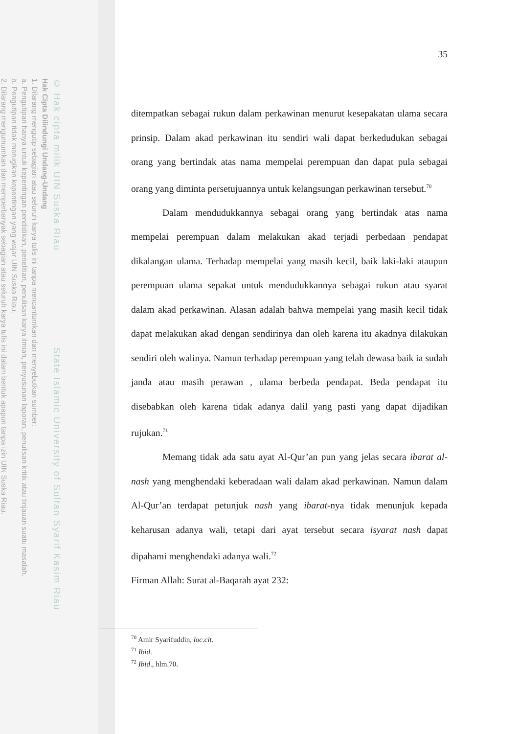© Hak cipta milik UIN Suska Riau State Islamic University of Sultan Syarif Kasim Riau
Hak Cipta Dilindungi Undang-Undang
1. Dilarang mengutip sebagian atau seluruh karya tulis ini tanpa mencantumkan dan menyebutkan sumber:
a. Pengutipan hanya untuk kepentingan pendidikan, penelitian, penulisan karya ilmiah, penyusunan laporan, penulisan kritik atau tinjauan suatu masalah.
b. Pengutipan tidak merugikan kepentingan yang wajar UIN Suska Riau.
2. Dilarang mengumumkan dan memperbanyak sebagian atau seluruh karya tulis ini dalam bentuk apapun tanpa izin UIN Suska Riau.
35
ditempatkan sebagai rukun dalam perkawinan menurut kesepakatan ulama secara prinsip. Dalam akad perkawinan itu sendiri wali dapat berkedudukan sebagai orang yang bertindak atas nama mempelai perempuan dan dapat pula sebagai orang yang diminta persetujuannya untuk kelangsungan perkawinan tersebut.<sup>70</sup>
Dalam mendudukkannya sebagai orang yang bertindak atas nama mempelai perempuan dalam melakukan akad terjadi perbedaan pendapat dikalangan ulama. Terhadap mempelai yang masih kecil, baik laki-laki ataupun perempuan ulama sepakat untuk mendudukkannya sebagai rukun atau syarat dalam akad perkawinan. Alasan adalah bahwa mempelai yang masih kecil tidak dapat melakukan akad dengan sendirinya dan oleh karena itu akadnya dilakukan sendiri oleh walinya. Namun terhadap perempuan yang telah dewasa baik ia sudah janda atau masih perawan , ulama berbeda pendapat. Beda pendapat itu disebabkan oleh karena tidak adanya dalil yang pasti yang dapat dijadikan rujukan.<sup>71</sup>
Memang tidak ada satu ayat Al-Qur’an pun yang jelas secara ibarat al-nash yang menghendaki keberadaan wali dalam akad perkawinan. Namun dalam Al-Qur’an terdapat petunjuk nash yang ibarat-nya tidak menunjuk kepada keharusan adanya wali, tetapi dari ayat tersebut secara isyarat nash dapat dipahami menghendaki adanya wali.<sup>72</sup>
Firman Allah: Surat al-Baqarah ayat 232:
<sup>70</sup> Amir Syarifuddin, loc.cit.
<sup>71</sup> Ibid.
<sup>72</sup> Ibid., hlm.70.